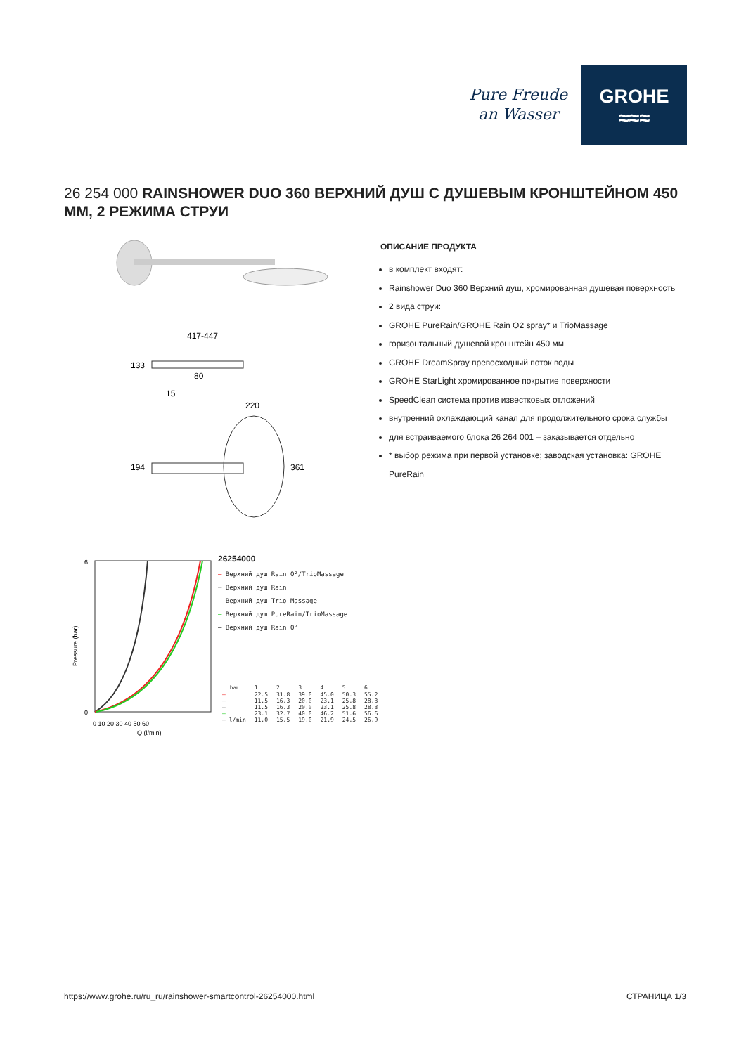Pure Freude
an Wasser
GROHE
≈≈≈
26 254 000 RAINSHOWER DUO 360 ВЕРХНИЙ ДУШ С ДУШЕВЫМ КРОНШТЕЙНОМ 450 ММ, 2 РЕЖИМА СТРУИ
417-447
133
80
15
220
194
361
ОПИСАНИЕ ПРОДУКТА
в комплект входят:
Rainshower Duo 360 Верхний душ, хромированная душевая поверхность
2 вида струи:
GROHE PureRain/GROHE Rain O2 spray* и TrioMassage
горизонтальный душевой кронштейн 450 мм
GROHE DreamSpray превосходный поток воды
GROHE StarLight хромированное покрытие поверхности
SpeedClean система против известковых отложений
внутренний охлаждающий канал для продолжительного срока службы
для встраиваемого блока 26 264 001 – заказывается отдельно
* выбор режима при первой установке; заводская установка: GROHE PureRain
6
0
Pressure (bar)
0 10 20 30 40 50 60
Q (l/min)
26254000
— Верхний душ Rain O²/TrioMassage
— Верхний душ Rain
— Верхний душ Trio Massage
— Верхний душ PureRain/TrioMassage
— Верхний душ Rain O²
| bar | 1 | 2 | 3 | 4 | 5 | 6 |
| — | 22.5 | 31.8 | 39.0 | 45.0 | 50.3 | 55.2 |
| — | 11.5 | 16.3 | 20.0 | 23.1 | 25.8 | 28.3 |
| — | 11.5 | 16.3 | 20.0 | 23.1 | 25.8 | 28.3 |
| — | 23.1 | 32.7 | 40.0 | 46.2 | 51.6 | 56.6 |
| — l/min | 11.0 | 15.5 | 19.0 | 21.9 | 24.5 | 26.9 |
https://www.grohe.ru/ru_ru/rainshower-smartcontrol-26254000.html СТРАНИЦА 1/3